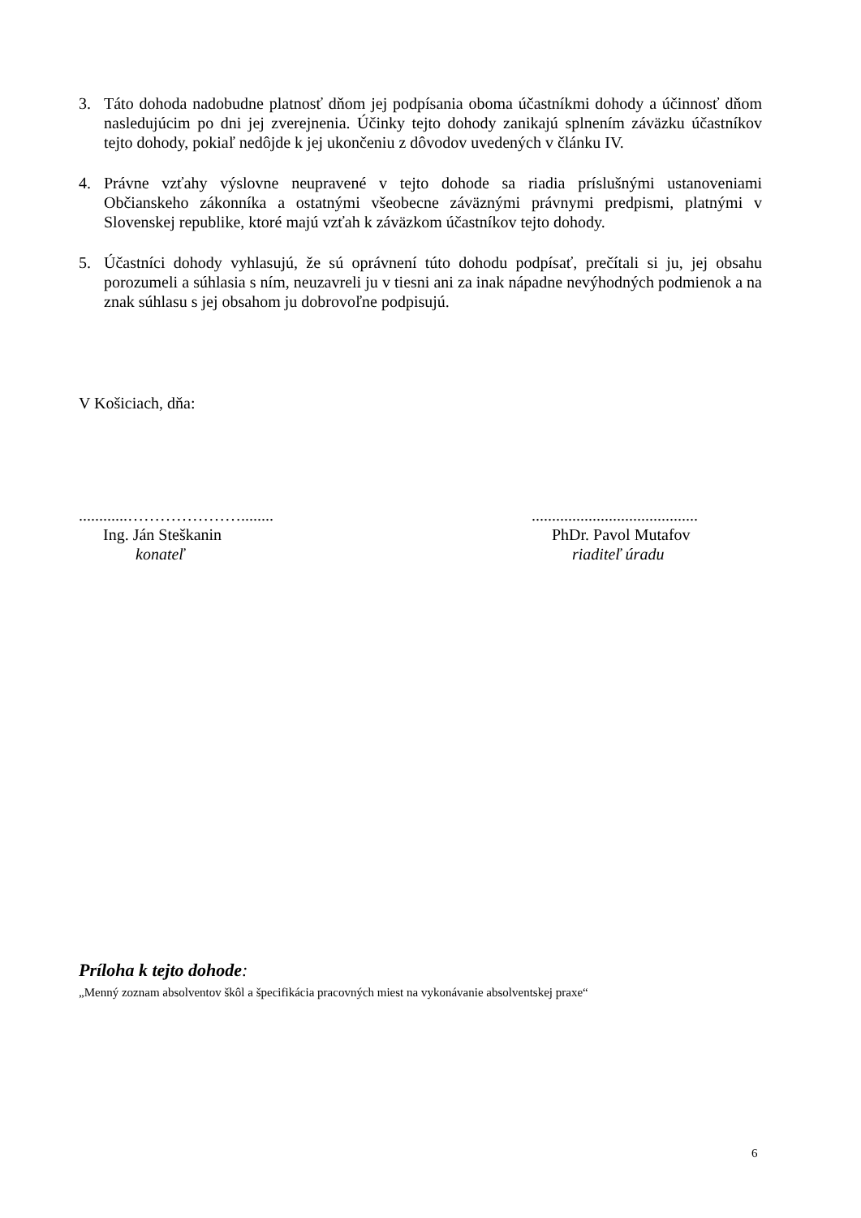3. Táto dohoda nadobudne platnosť dňom jej podpísania oboma účastníkmi dohody a účinnosť dňom nasledujúcim po dni jej zverejnenia. Účinky tejto dohody zanikajú splnením záväzku účastníkov tejto dohody, pokiaľ nedôjde k jej ukončeniu z dôvodov uvedených v článku IV.
4. Právne vzťahy výslovne neupravené v tejto dohode sa riadia príslušnými ustanoveniami Občianskeho zákonníka a ostatnými všeobecne záväznými právnymi predpismi, platnými v Slovenskej republike, ktoré majú vzťah k záväzkom účastníkov tejto dohody.
5. Účastníci dohody vyhlasujú, že sú oprávnení túto dohodu podpísať, prečítali si ju, jej obsahu porozumeli a súhlasia s ním, neuzavreli ju v tiesni ani za inak nápadne nevýhodných podmienok a na znak súhlasu s jej obsahom ju dobrovoľne podpisujú.
V Košiciach, dňa:
............…………………........
Ing. Ján Steškanin
konateľ
.........................................
PhDr. Pavol Mutafov
riaditeľ úradu
Príloha k tejto dohode:
„Menný zoznam absolventov škôl a špecifikácia pracovných miest na vykonávanie absolventskej praxe“
6